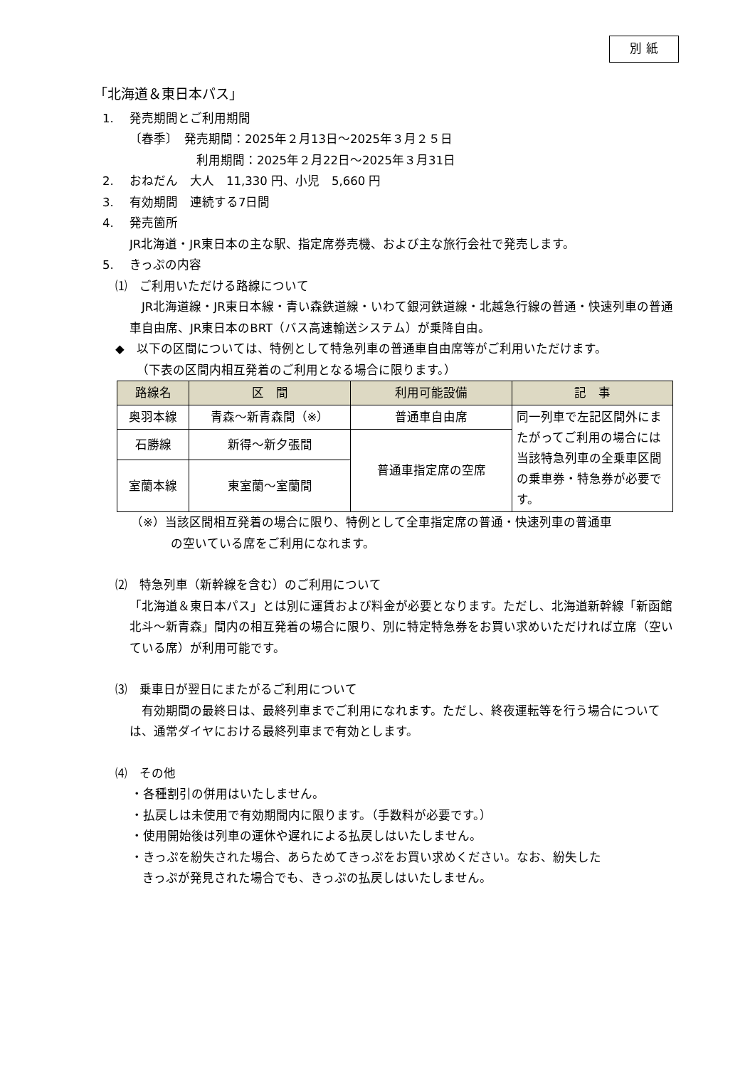別 紙
「北海道＆東日本パス」
1.　 発売期間とご利用期間
〔春季〕　発売期間：2025年２月13日～2025年３月２５日
利用期間：2025年２月22日～2025年３月31日
2.　 おねだん　大人　11,330 円、小児　5,660 円
3.　 有効期間　連続する7日間
4.　 発売箇所
JR北海道・JR東日本の主な駅、指定席券売機、および主な旅行会社で発売します。
5.　 きっぷの内容
⑴　ご利用いただける路線について
　JR北海道線・JR東日本線・青い森鉄道線・いわて銀河鉄道線・北越急行線の普通・快速列車の普通車自由席、JR東日本のBRT（バス高速輸送システム）が乗降自由。
◆　以下の区間については、特例として特急列車の普通車自由席等がご利用いただけます。
（下表の区間内相互発着のご利用となる場合に限ります。）
| 路線名 | 区 間 | 利用可能設備 | 記 事 |
| --- | --- | --- | --- |
| 奥羽本線 | 青森～新青森間（※） | 普通車自由席 | 同一列車で左記区間外にまたがってご利用の場合には当該特急列車の全乗車区間の乗車券・特急券が必要です。 |
| 石勝線 | 新得～新夕張間 | 普通車指定席の空席 | |
| 室蘭本線 | 東室蘭～室蘭間 | | |
（※）当該区間相互発着の場合に限り、特例として全車指定席の普通・快速列車の普通車
の空いている席をご利用になれます。
⑵　特急列車（新幹線を含む）のご利用について
「北海道＆東日本パス」とは別に運賃および料金が必要となります。ただし、北海道新幹線「新函館北斗～新青森」間内の相互発着の場合に限り、別に特定特急券をお買い求めいただければ立席（空いている席）が利用可能です。
⑶　乗車日が翌日にまたがるご利用について
　有効期間の最終日は、最終列車までご利用になれます。ただし、終夜運転等を行う場合については、通常ダイヤにおける最終列車まで有効とします。
⑷　その他
・各種割引の併用はいたしません。
・払戻しは未使用で有効期間内に限ります。（手数料が必要です。）
・使用開始後は列車の運休や遅れによる払戻しはいたしません。
・きっぷを紛失された場合、あらためてきっぷをお買い求めください。なお、紛失した
きっぷが発見された場合でも、きっぷの払戻しはいたしません。